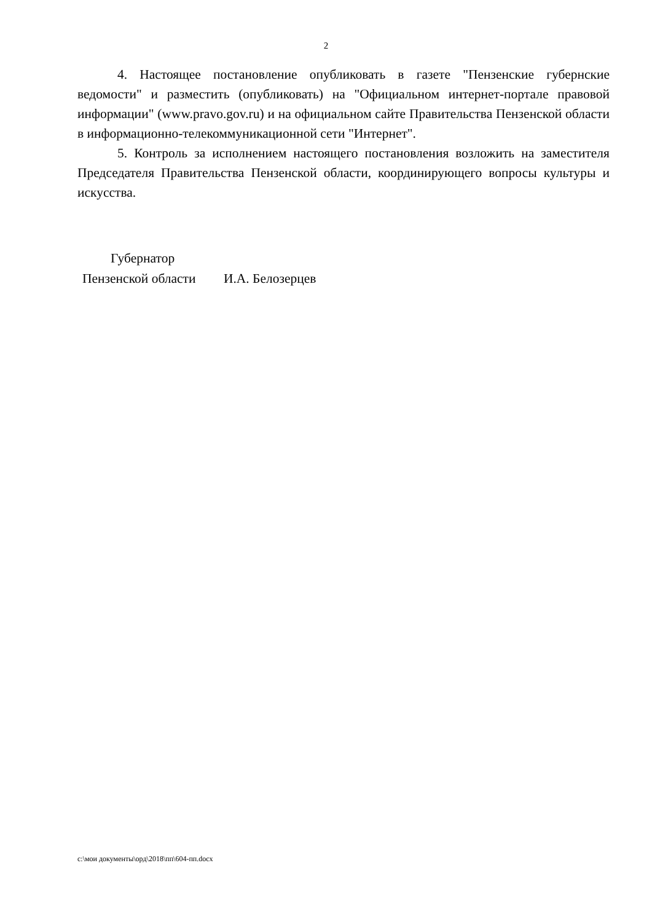2
4. Настоящее постановление опубликовать в газете "Пензенские губернские ведомости" и разместить (опубликовать) на "Официальном интернет-портале правовой информации" (www.pravo.gov.ru) и на официальном сайте Правительства Пензенской области в информационно-телекоммуникационной сети "Интернет".
5. Контроль за исполнением настоящего постановления возложить на заместителя Председателя Правительства Пензенской области, координирующего вопросы культуры и искусства.
Губернатор
Пензенской области И.А. Белозерцев
c:\мои документы\орд\2018\пп\604-пп.docx